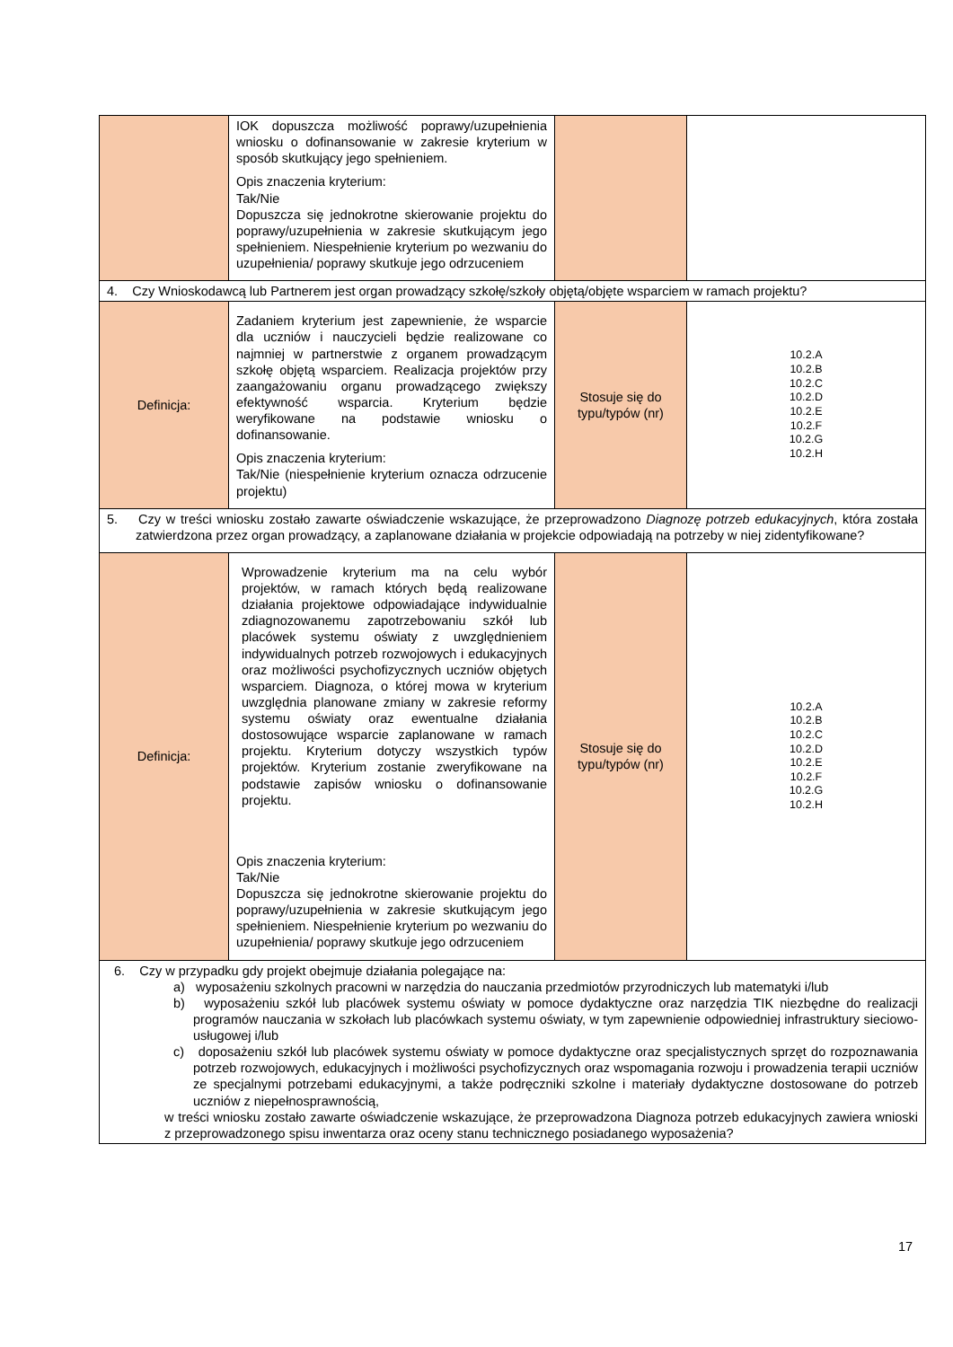| | IOK dopuszcza możliwość poprawy/uzupełnienia wniosku o dofinansowanie w zakresie kryterium w sposób skutkujący jego spełnieniem. Opis znaczenia kryterium: Tak/Nie Dopuszcza się jednokrotne skierowanie projektu do poprawy/uzupełnienia w zakresie skutkującym jego spełnieniem. Niespełnienie kryterium po wezwaniu do uzupełnienia/ poprawy skutkuje jego odrzuceniem | | |
| 4. Czy Wnioskodawcą lub Partnerem jest organ prowadzący szkołę/szkoły objętą/objęte wsparciem w ramach projektu? | | | |
| Definicja: | Zadaniem kryterium jest zapewnienie, że wsparcie dla uczniów i nauczycieli będzie realizowane co najmniej w partnerstwie z organem prowadzącym szkołę objętą wsparciem. Realizacja projektów przy zaangażowaniu organu prowadzącego zwiększy efektywność wsparcia. Kryterium będzie weryfikowane na podstawie wniosku o dofinansowanie. Opis znaczenia kryterium: Tak/Nie (niespełnienie kryterium oznacza odrzucenie projektu) | Stosuje się do typu/typów (nr) | 10.2.A 10.2.B 10.2.C 10.2.D 10.2.E 10.2.F 10.2.G 10.2.H |
| 5. Czy w treści wniosku zostało zawarte oświadczenie wskazujące, że przeprowadzono Diagnozę potrzeb edukacyjnych , która została zatwierdzona przez organ prowadzący, a zaplanowane działania w projekcie odpowiadają na potrzeby w niej zidentyfikowane? | | | |
| Definicja: | Wprowadzenie kryterium ma na celu wybór projektów, w ramach których będą realizowane działania projektowe odpowiadające indywidualnie zdiagnozowanemu zapotrzebowaniu szkół lub placówek systemu oświaty z uwzględnieniem indywidualnych potrzeb rozwojowych i edukacyjnych oraz możliwości psychofizycznych uczniów objętych wsparciem. Diagnoza, o której mowa w kryterium uwzględnia planowane zmiany w zakresie reformy systemu oświaty oraz ewentualne działania dostosowujące wsparcie zaplanowane w ramach projektu. Kryterium dotyczy wszystkich typów projektów. Kryterium zostanie zweryfikowane na podstawie zapisów wniosku o dofinansowanie projektu. Opis znaczenia kryterium: Tak/Nie Dopuszcza się jednokrotne skierowanie projektu do poprawy/uzupełnienia w zakresie skutkującym jego spełnieniem. Niespełnienie kryterium po wezwaniu do uzupełnienia/ poprawy skutkuje jego odrzuceniem | Stosuje się do typu/typów (nr) | 10.2.A 10.2.B 10.2.C 10.2.D 10.2.E 10.2.F 10.2.G 10.2.H |
| 6. Czy w przypadku gdy projekt obejmuje działania polegające na: a) wyposażeniu szkolnych pracowni w narzędzia do nauczania przedmiotów przyrodniczych lub matematyki i/lub b) wyposażeniu szkół lub placówek systemu oświaty w pomoce dydaktyczne oraz narzędzia TIK niezbędne do realizacji programów nauczania w szkołach lub placówkach systemu oświaty, w tym zapewnienie odpowiedniej infrastruktury sieciowo-usługowej i/lub c) doposażeniu szkół lub placówek systemu oświaty w pomoce dydaktyczne oraz specjalistycznych sprzęt do rozpoznawania potrzeb rozwojowych, edukacyjnych i możliwości psychofizycznych oraz wspomagania rozwoju i prowadzenia terapii uczniów ze specjalnymi potrzebami edukacyjnymi, a także podręczniki szkolne i materiały dydaktyczne dostosowane do potrzeb uczniów z niepełnosprawnością, w treści wniosku zostało zawarte oświadczenie wskazujące, że przeprowadzona Diagnoza potrzeb edukacyjnych zawiera wnioski z przeprowadzonego spisu inwentarza oraz oceny stanu technicznego posiadanego wyposażenia? | | | |
17